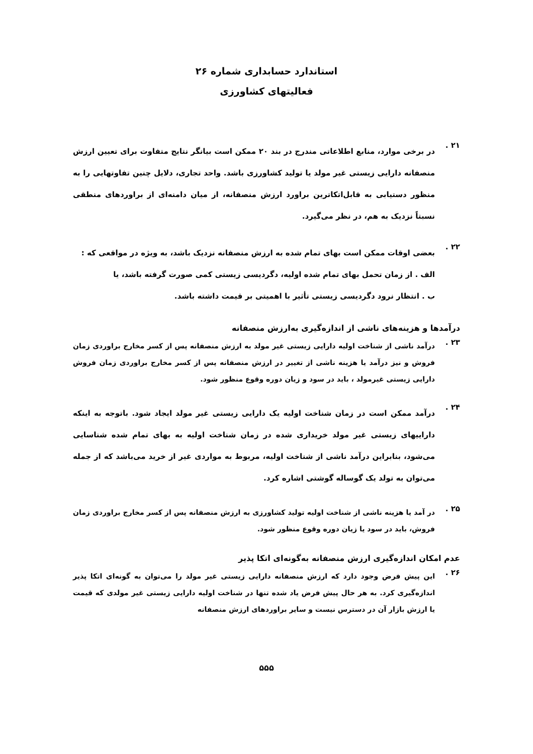استاندارد حسابداری شماره ۲۶
فعالیتهای کشاورزی
۲۱ .
در برخی موارد، منابع اطلاعاتی مندرج در بند ۲۰ ممکن است بیانگر نتایج متفاوت برای تعیین ارزش منصفانه دارایی زیستی غیر مولد یا تولید کشاورزی باشد. واحد تجاری، دلایل چنین تفاوتهایی را به منظور دستیابی به قابل‌اتکاترین براورد ارزش منصفانه، از میان دامنه‌ای از براوردهای منطقی نسبتاً نزدیک به هم، در نظر می‌گیرد.
۲۲ .
بعضی اوقات ممکن است بهای تمام شده به ارزش منصفانه نزدیک باشد، به ویژه در مواقعی که :
الف . از زمان تحمل بهای تمام شده اولیه، دگردیسی زیستی کمی صورت گرفته باشد، یا
ب . انتظار نرود دگردیسی زیستی تأثیر با اهمیتی بر قیمت داشته باشد.
درآمدها و هزینه‌های ناشی از اندازه‌گیری به‌ارزش منصفانه
۲۳ .
درآمد ناشی از شناخت اولیه دارایی زیستی غیر مولد به ارزش منصفانه پس از کسر مخارج براوردی زمان فروش و نیز درآمد یا هزینه ناشی از تغییر در ارزش منصفانه پس از کسر مخارج براوردی زمان فروش دارایی زیستی غیرمولد ، باید در سود و زیان دوره وقوع منظور شود.
۲۴ .
درآمد ممکن است در زمان شناخت اولیه یک دارایی زیستی غیر مولد ایجاد شود. باتوجه به اینکه داراییهای زیستی غیر مولد خریداری شده در زمان شناخت اولیه به بهای تمام شده شناسایی می‌شود، بنابراین درآمد ناشی از شناخت اولیه، مربوط به مواردی غیر از خرید می‌باشد که از جمله می‌توان به تولد یک گوساله گوشتی اشاره کرد.
۲۵ .
در آمد یا هزینه ناشی از شناخت اولیه تولید کشاورزی به ارزش منصفانه پس از کسر مخارج براوردی زمان فروش، باید در سود یا زیان دوره وقوع منظور شود.
عدم امکان اندازه‌گیری ارزش منصفانه به‌گونه‌ای اتکا پذیر
۲۶ .
این پیش فرض وجود دارد که ارزش منصفانه دارایی زیستی غیر مولد را می‌توان به گونه‌ای اتکا پذیر اندازه‌گیری کرد. به هر حال پیش فرض یاد شده تنها در شناخت اولیه دارایی زیستی غیر مولدی که قیمت یا ارزش بازار آن در دسترس نیست و سایر براوردهای ارزش منصفانه
۵۵۵